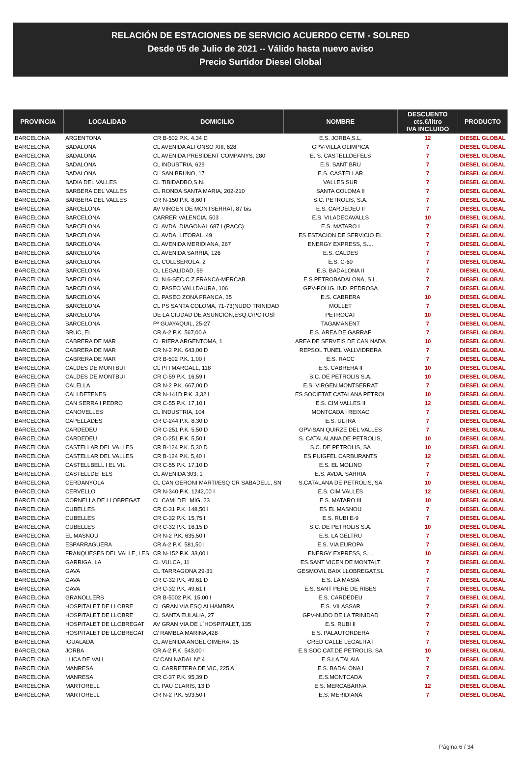RELACIÓN DE ESTACIONES DE SERVICIO ACUERDO CETM - SOLRED
Desde 05 de Julio de 2021 -- Válido hasta nuevo aviso
Precio Surtidor Diesel Global
| PROVINCIA | LOCALIDAD | DOMICILIO | NOMBRE | DESCUENTO cts.€/litro IVA INCLUIDO | PRODUCTO |
| --- | --- | --- | --- | --- | --- |
| BARCELONA | ARGENTONA | CR B-502 P.K. 4.34 D | E.S. JORBA,S.L. | 12 | DIESEL GLOBAL |
| BARCELONA | BADALONA | CL AVENIDA ALFONSO XIII, 628 | GPV-VILLA OLIMPICA | 7 | DIESEL GLOBAL |
| BARCELONA | BADALONA | CL AVENIDA PRESIDENT COMPANYS, 280 | E. S. CASTELLDEFELS | 7 | DIESEL GLOBAL |
| BARCELONA | BADALONA | CL INDUSTRIA, 629 | E.S. SANT BRU | 7 | DIESEL GLOBAL |
| BARCELONA | BADALONA | CL SAN BRUNO, 17 | E.S. CASTELLAR | 7 | DIESEL GLOBAL |
| BARCELONA | BADIA DEL VALLES | CL TIBIDADBO,S.N. | VALLES SUR | 7 | DIESEL GLOBAL |
| BARCELONA | BARBERA DEL VALLES | CL RONDA SANTA MARIA, 202-210 | SANTA COLOMA II | 7 | DIESEL GLOBAL |
| BARCELONA | BARBERA DEL VALLES | CR N-150 P.K. 8,60 I | S.C. PETROLIS, S.A. | 7 | DIESEL GLOBAL |
| BARCELONA | BARCELONA | AV VIRGEN DE MONTSERRAT, 87 bis | E.S. CARDEDEU II | 7 | DIESEL GLOBAL |
| BARCELONA | BARCELONA | CARRER VALENCIA, 503 | E.S. VILADECAVALLS | 10 | DIESEL GLOBAL |
| BARCELONA | BARCELONA | CL AVDA. DIAGONAL 687 I (RACC) | E.S. MATARO I | 7 | DIESEL GLOBAL |
| BARCELONA | BARCELONA | CL AVDA. LITORAL ,49 | ES ESTACION DE SERVICIO EL | 7 | DIESEL GLOBAL |
| BARCELONA | BARCELONA | CL AVENIDA MERIDIANA, 267 | ENERGY EXPRESS, S.L. | 7 | DIESEL GLOBAL |
| BARCELONA | BARCELONA | CL AVENIDA SARRIA, 126 | E.S. CALDES | 7 | DIESEL GLOBAL |
| BARCELONA | BARCELONA | CL COLLSEROLA, 2 | E.S. C-60 | 7 | DIESEL GLOBAL |
| BARCELONA | BARCELONA | CL LEGALIDAD, 59 | E.S. BADALONA II | 7 | DIESEL GLOBAL |
| BARCELONA | BARCELONA | CL N.6-SEC.C Z.FRANCA-MERCAB. | E.S.PETROBADALONA, S.L. | 7 | DIESEL GLOBAL |
| BARCELONA | BARCELONA | CL PASEO VALLDAURA, 106 | GPV-POLIG. IND. PEDROSA | 7 | DIESEL GLOBAL |
| BARCELONA | BARCELONA | CL PASEO ZONA FRANCA, 35 | E.S. CABRERA | 10 | DIESEL GLOBAL |
| BARCELONA | BARCELONA | CL PS SANTA COLOMA, 71-73(NUDO TRINIDAD | MOLLET | 7 | DIESEL GLOBAL |
| BARCELONA | BARCELONA | DE LA CIUDAD DE ASUNCIÓN,ESQ.C/POTOSÍ | PETROCAT | 10 | DIESEL GLOBAL |
| BARCELONA | BARCELONA | Pº GUAYAQUIL, 25-27 | TAGAMANENT | 7 | DIESEL GLOBAL |
| BARCELONA | BRUC, EL | CR A-2 P.K. 567,00 A | E.S. AREA DE GARRAF | 7 | DIESEL GLOBAL |
| BARCELONA | CABRERA DE MAR | CL RIERA ARGENTOMA, 1 | AREA DE SERVEIS DE CAN NADA | 10 | DIESEL GLOBAL |
| BARCELONA | CABRERA DE MAR | CR N-2 P.K. 643,00 D | REPSOL TUNEL VALLVIDRERA | 7 | DIESEL GLOBAL |
| BARCELONA | CABRERA DE MAR | CR B-502 P.K. 1,00 I | E.S. RACC | 7 | DIESEL GLOBAL |
| BARCELONA | CALDES DE MONTBUI | CL PI I MARGALL, 118 | E.S. CABRERA II | 10 | DIESEL GLOBAL |
| BARCELONA | CALDES DE MONTBUI | CR C-59 P.K. 16,59 I | S.C. DE PETROLIS S.A. | 10 | DIESEL GLOBAL |
| BARCELONA | CALELLA | CR N-2 P.K. 667,00 D | E.S. VIRGEN MONTSERRAT | 7 | DIESEL GLOBAL |
| BARCELONA | CALLDETENES | CR N-141D P.K. 3,32 I | ES SOCIETAT CATALANA PETROL | 10 | DIESEL GLOBAL |
| BARCELONA | CAN SERRA I PEDRO | CR C-55 P.K. 17,10 I | E.S. CIM VALLES II | 12 | DIESEL GLOBAL |
| BARCELONA | CANOVELLES | CL INDUSTRIA, 104 | MONTCADA I REIXAC | 7 | DIESEL GLOBAL |
| BARCELONA | CAPELLADES | CR C-244 P.K. 8.30 D | E.S. ULTRA | 7 | DIESEL GLOBAL |
| BARCELONA | CARDEDEU | CR C-251 P.K. 5,50 D | GPV-SAN QUIRZE DEL VALLES | 7 | DIESEL GLOBAL |
| BARCELONA | CARDEDEU | CR C-251 P.K. 5,50 I | S. CATALALANA DE PETROLIS, | 10 | DIESEL GLOBAL |
| BARCELONA | CASTELLAR DEL VALLES | CR B-124 P.K. 5,30 D | S.C. DE PETROLIS, SA | 10 | DIESEL GLOBAL |
| BARCELONA | CASTELLAR DEL VALLES | CR B-124 P.K. 5,40 I | ES PUIGFEL CARBURANTS | 12 | DIESEL GLOBAL |
| BARCELONA | CASTELLBELL I EL VIL | CR C-55 P.K. 17,10 D | E.S. EL MOLINO | 7 | DIESEL GLOBAL |
| BARCELONA | CASTELLDEFELS | CL AVENIDA 303, 1 | E.S. AVDA. SARRIA | 7 | DIESEL GLOBAL |
| BARCELONA | CERDANYOLA | CL CAN GERONI MARTI/ESQ CR SABADELL, SN | S.CATALANA DE PETROLIS, SA | 10 | DIESEL GLOBAL |
| BARCELONA | CERVELLO | CR N-340 P.K. 1242,00 I | E.S. CIM VALLES | 12 | DIESEL GLOBAL |
| BARCELONA | CORNELLA DE LLOBREGAT | CL CAMI DEL MIG, 23 | E.S. MATARO III | 10 | DIESEL GLOBAL |
| BARCELONA | CUBELLES | CR C-31 P.K. 148,50 I | ES EL MASNOU | 7 | DIESEL GLOBAL |
| BARCELONA | CUBELLES | CR C-32 P.K. 15,75 I | E.S. RUBI E-9 | 7 | DIESEL GLOBAL |
| BARCELONA | CUBELLES | CR C-32 P.K. 16,15 D | S.C. DE PETROLIS S.A. | 10 | DIESEL GLOBAL |
| BARCELONA | EL MASNOU | CR N-2 P.K. 635,50 I | E.S. LA GELTRU | 7 | DIESEL GLOBAL |
| BARCELONA | ESPARRAGUERA | CR A-2 P.K. 581,50 I | E.S. VIA EUROPA | 7 | DIESEL GLOBAL |
| BARCELONA | FRANQUESES DEL VALLE, LES | CR N-152 P.K. 33,00 I | ENERGY EXPRESS, S.L. | 10 | DIESEL GLOBAL |
| BARCELONA | GARRIGA, LA | CL VULCA, 11 | ES.SANT VICEN DE MONTALT | 7 | DIESEL GLOBAL |
| BARCELONA | GAVA | CL TARRAGONA 29-31 | GESMOVIL BAIX LLOBREGAT,SL | 7 | DIESEL GLOBAL |
| BARCELONA | GAVA | CR C-32 P.K. 49,61 D | E.S. LA MASIA | 7 | DIESEL GLOBAL |
| BARCELONA | GAVA | CR C-32 P.K. 49,61 I | E.S. SANT PERE DE RIBES | 7 | DIESEL GLOBAL |
| BARCELONA | GRANOLLERS | CR B-5002 P.K. 15,00 I | E.S. CARDEDEU | 7 | DIESEL GLOBAL |
| BARCELONA | HOSPITALET DE LLOBRE | CL GRAN VIA ESQ ALHAMBRA | E.S. VILASSAR | 7 | DIESEL GLOBAL |
| BARCELONA | HOSPITALET DE LLOBRE | CL SANTA EULALIA, 27 | GPV-NUDO DE LA TRINIDAD | 7 | DIESEL GLOBAL |
| BARCELONA | HOSPITALET DE LLOBREGAT | AV GRAN VIA DE L´HOSPITALET, 135 | E.S. RUBI II | 7 | DIESEL GLOBAL |
| BARCELONA | HOSPITALET DE LLOBREGAT | C/ RAMBLA MARINA,428 | E.S. PALAUTORDERA | 7 | DIESEL GLOBAL |
| BARCELONA | IGUALADA | CL AVENIDA ANGEL GIMERA, 15 | CRED CALLE LEGALITAT | 7 | DIESEL GLOBAL |
| BARCELONA | JORBA | CR A-2 P.K. 543,00 I | E.S.SOC.CAT.DE PETROLIS, SA | 10 | DIESEL GLOBAL |
| BARCELONA | LLICA DE VALL | C/ CAN NADAL Nº 4 | E.S.LA TALAIA | 7 | DIESEL GLOBAL |
| BARCELONA | MANRESA | CL CARRETERA DE VIC, 225 A | E.S. BADALONA I | 7 | DIESEL GLOBAL |
| BARCELONA | MANRESA | CR C-37 P.K. 95,39 D | E.S.MONTCADA | 7 | DIESEL GLOBAL |
| BARCELONA | MARTORELL | CL PAU CLARIS, 13 D | E.S. MERCABARNA | 12 | DIESEL GLOBAL |
| BARCELONA | MARTORELL | CR N-2 P.K. 593,50 I | E.S. MERIDIANA | 7 | DIESEL GLOBAL |
Página 6 / 34